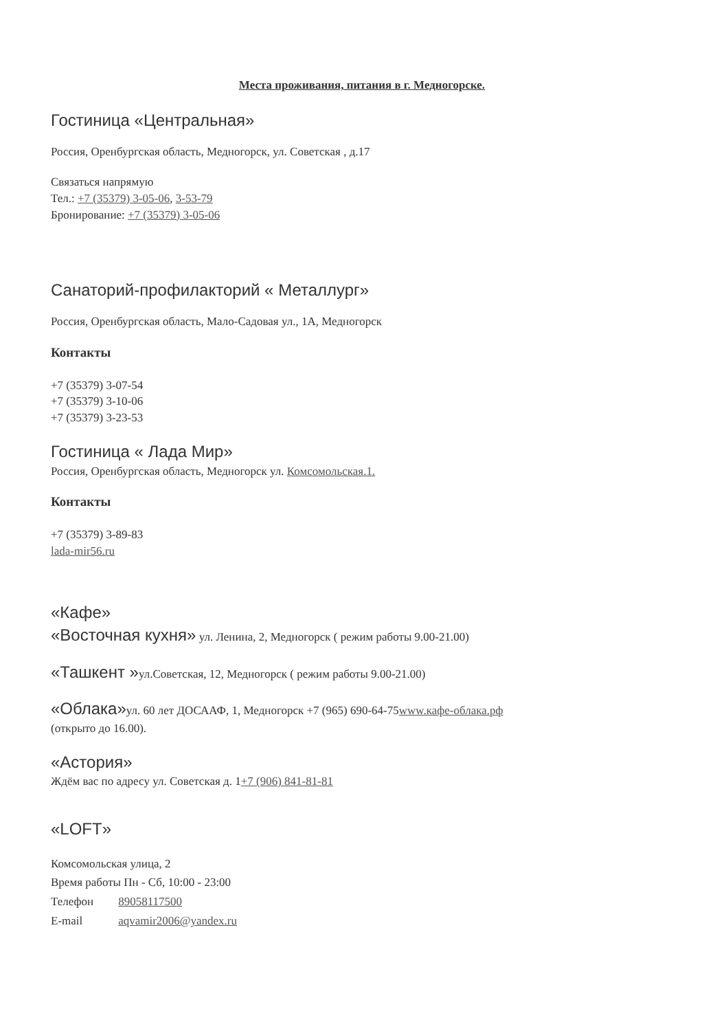Места проживания, питания в г. Медногорске.
Гостиница «Центральная»
Россия, Оренбургская область, Медногорск, ул. Советская , д.17
Связаться напрямую
Тел.: +7 (35379) 3-05-06, 3-53-79
Бронирование: +7 (35379) 3-05-06
Санаторий-профилакторий « Металлург»
Россия, Оренбургская область, Мало-Садовая ул., 1А, Медногорск
Контакты
+7 (35379) 3-07-54
+7 (35379) 3-10-06
+7 (35379) 3-23-53
Гостиница « Лада Мир»
Россия, Оренбургская область, Медногорск ул. Комсомольская.1.
Контакты
+7 (35379) 3-89-83
lada-mir56.ru
«Кафе»
«Восточная кухня» ул. Ленина, 2, Медногорск ( режим работы 9.00-21.00)
«Ташкент »ул.Советская, 12, Медногорск ( режим работы 9.00-21.00)
«Облака»ул. 60 лет ДОСААФ, 1, Медногорск +7 (965) 690-64-75www.кафе-облака.рф
(открыто до 16.00).
«Астория»
Ждём вас по адресу ул. Советская д. 1+7 (906) 841-81-81
«LOFT»
| Комсомольская улица, 2 | |
| Время работы Пн - Сб, 10:00 - 23:00 | |
| Телефон | 89058117500 |
| E-mail | aqvamir2006@yandex.ru |